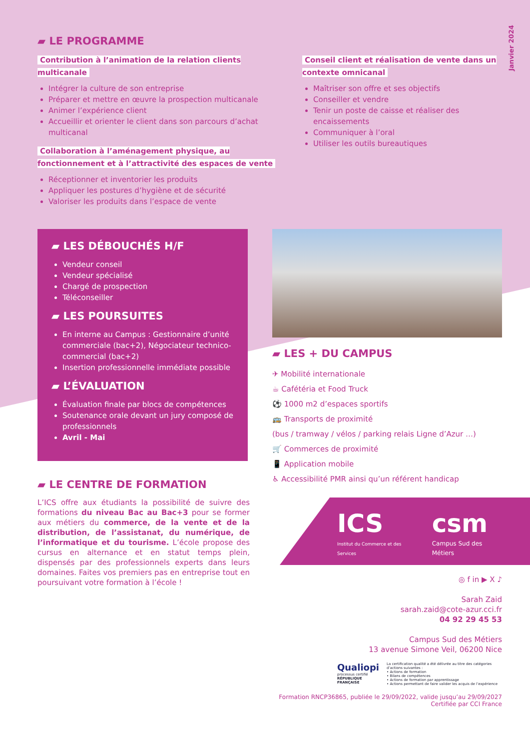Janvier 2024
▰ LE PROGRAMME
Contribution à l’animation de la relation clients multicanale
Intégrer la culture de son entreprise
Préparer et mettre en œuvre la prospection multicanale
Animer l’expérience client
Accueillir et orienter le client dans son parcours d’achat multicanal
Collaboration à l’aménagement physique, au fonctionnement et à l’attractivité des espaces de vente
Réceptionner et inventorier les produits
Appliquer les postures d’hygiène et de sécurité
Valoriser les produits dans l’espace de vente
Conseil client et réalisation de vente dans un contexte omnicanal
Maîtriser son offre et ses objectifs
Conseiller et vendre
Tenir un poste de caisse et réaliser des encaissements
Communiquer à l’oral
Utiliser les outils bureautiques
▰ LES DÉBOUCHÉS H/F
Vendeur conseil
Vendeur spécialisé
Chargé de prospection
Téléconseiller
▰ LES POURSUITES
En interne au Campus : Gestionnaire d’unité commerciale (bac+2), Négociateur technico-commercial (bac+2)
Insertion professionnelle immédiate possible
▰ L’ÉVALUATION
Évaluation finale par blocs de compétences
Soutenance orale devant un jury composé de professionnels
Avril - Mai
▰ LE CENTRE DE FORMATION
L’ICS offre aux étudiants la possibilité de suivre des formations du niveau Bac au Bac+3 pour se former aux métiers du commerce, de la vente et de la distribution, de l’assistanat, du numérique, de l’informatique et du tourisme. L’école propose des cursus en alternance et en statut temps plein, dispensés par des professionnels experts dans leurs domaines. Faites vos premiers pas en entreprise tout en poursuivant votre formation à l’école !
▰ LES + DU CAMPUS
✈ Mobilité internationale
☕ Cafétéria et Food Truck
⚽ 1000 m2 d’espaces sportifs
🚌 Transports de proximité
(bus / tramway / vélos / parking relais Ligne d’Azur …)
🛒 Commerces de proximité
📱 Application mobile
♿ Accessibilité PMR ainsi qu’un référent handicap
ICS
Institut du Commerce et des Services
csm
Campus Sud des Métiers
◎ f in ▶ X ♪
Sarah Zaid
sarah.zaid@cote-azur.cci.fr
04 92 29 45 53
Campus Sud des Métiers
13 avenue Simone Veil, 06200 Nice
Qualiopi
processus certifié
RÉPUBLIQUE FRANÇAISE
La certification qualité a été délivrée au titre des catégories d’actions suivantes :
• Actions de formation
• Bilans de compétences
• Actions de formation par apprentissage
• Actions permettant de faire valider les acquis de l’expérience
Formation RNCP36865, publiée le 29/09/2022, valide jusqu’au 29/09/2027
Certifiée par CCI France